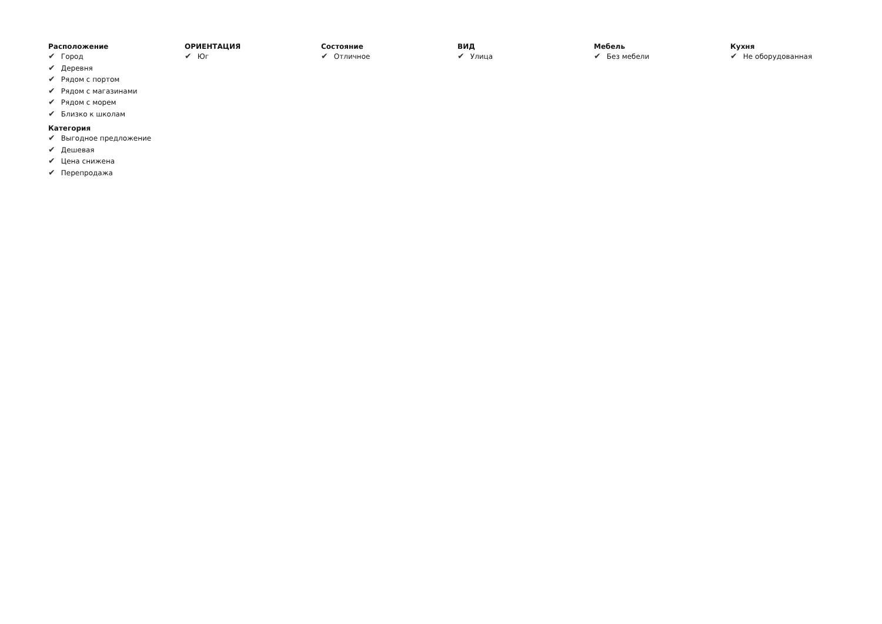Расположение
✔ Город
✔ Деревня
✔ Рядом с портом
✔ Рядом с магазинами
✔ Рядом с морем
✔ Близко к школам
Категория
✔ Выгодное предложение
✔ Дешевая
✔ Цена снижена
✔ Перепродажа
ОРИЕНТАЦИЯ
✔ Юг
Состояние
✔ Отличное
ВИД
✔ Улица
Мебель
✔ Без мебели
Кухня
✔ Не оборудованная